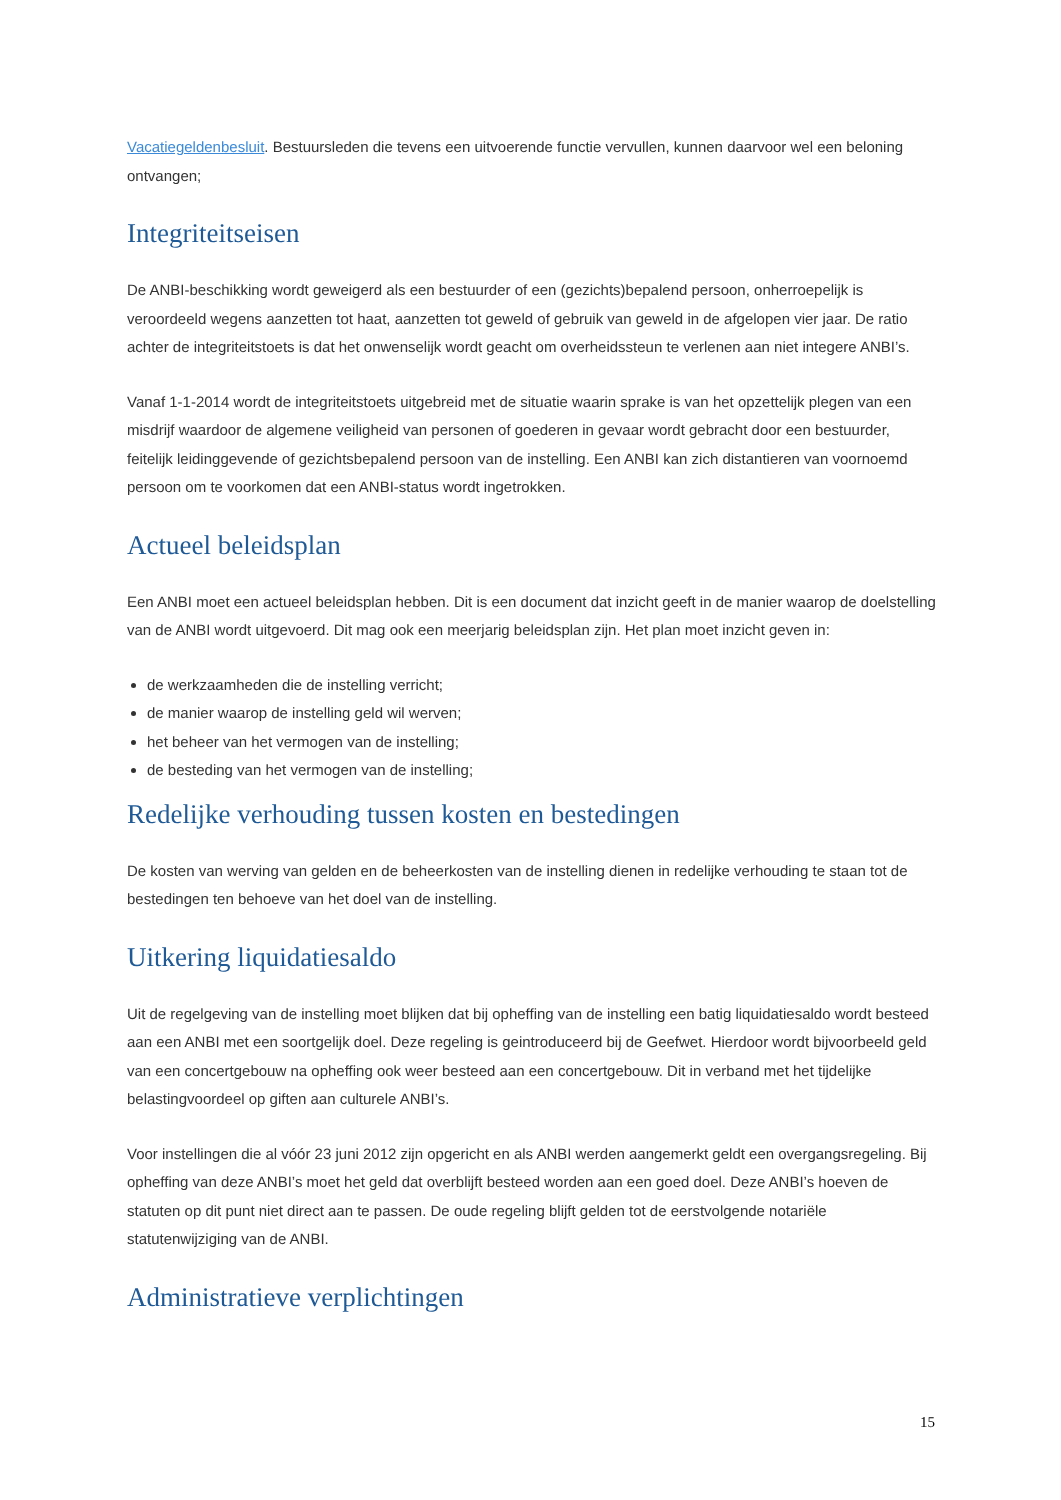Vacatiegeldenbesluit. Bestuursleden die tevens een uitvoerende functie vervullen, kunnen daarvoor wel een beloning ontvangen;
Integriteitseisen
De ANBI-beschikking wordt geweigerd als een bestuurder of een (gezichts)bepalend persoon, onherroepelijk is veroordeeld wegens aanzetten tot haat, aanzetten tot geweld of gebruik van geweld in de afgelopen vier jaar. De ratio achter de integriteitstoets is dat het onwenselijk wordt geacht om overheidssteun te verlenen aan niet integere ANBI’s.
Vanaf 1-1-2014 wordt de integriteitstoets uitgebreid met de situatie waarin sprake is van het opzettelijk plegen van een misdrijf waardoor de algemene veiligheid van personen of goederen in gevaar wordt gebracht door een bestuurder, feitelijk leidinggevende of gezichtsbepalend persoon van de instelling. Een ANBI kan zich distantieren van voornoemd persoon om te voorkomen dat een ANBI-status wordt ingetrokken.
Actueel beleidsplan
Een ANBI moet een actueel beleidsplan hebben. Dit is een document dat inzicht geeft in de manier waarop de doelstelling van de ANBI wordt uitgevoerd. Dit mag ook een meerjarig beleidsplan zijn. Het plan moet inzicht geven in:
de werkzaamheden die de instelling verricht;
de manier waarop de instelling geld wil werven;
het beheer van het vermogen van de instelling;
de besteding van het vermogen van de instelling;
Redelijke verhouding tussen kosten en bestedingen
De kosten van werving van gelden en de beheerkosten van de instelling dienen in redelijke verhouding te staan tot de bestedingen ten behoeve van het doel van de instelling.
Uitkering liquidatiesaldo
Uit de regelgeving van de instelling moet blijken dat bij opheffing van de instelling een batig liquidatiesaldo wordt besteed aan een ANBI met een soortgelijk doel. Deze regeling is geintroduceerd bij de Geefwet. Hierdoor wordt bijvoorbeeld geld van een concertgebouw na opheffing ook weer besteed aan een concertgebouw. Dit in verband met het tijdelijke belastingvoordeel op giften aan culturele ANBI’s.
Voor instellingen die al vóór 23 juni 2012 zijn opgericht en als ANBI werden aangemerkt geldt een overgangsregeling. Bij opheffing van deze ANBI’s moet het geld dat overblijft besteed worden aan een goed doel. Deze ANBI’s hoeven de statuten op dit punt niet direct aan te passen. De oude regeling blijft gelden tot de eerstvolgende notariële statutenwijziging van de ANBI.
Administratieve verplichtingen
15